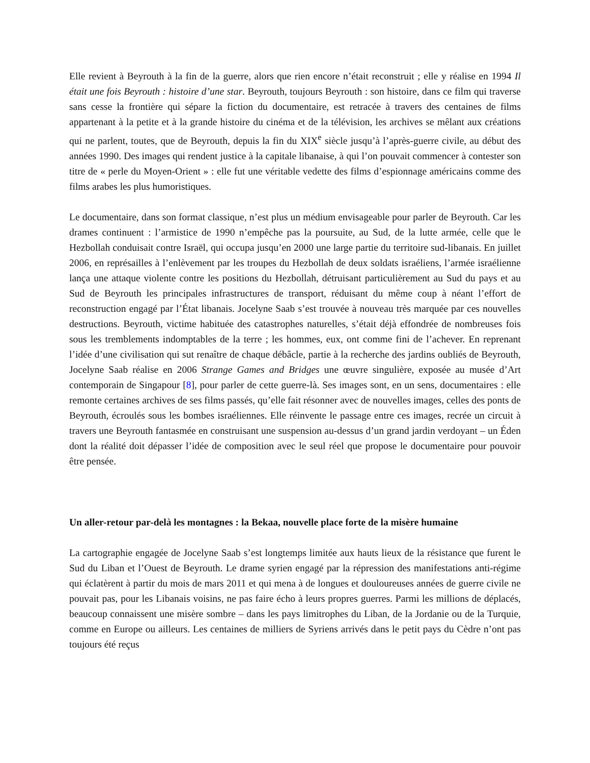Elle revient à Beyrouth à la fin de la guerre, alors que rien encore n’était reconstruit ; elle y réalise en 1994 Il était une fois Beyrouth : histoire d’une star. Beyrouth, toujours Beyrouth : son histoire, dans ce film qui traverse sans cesse la frontière qui sépare la fiction du documentaire, est retracée à travers des centaines de films appartenant à la petite et à la grande histoire du cinéma et de la télévision, les archives se mêlant aux créations qui ne parlent, toutes, que de Beyrouth, depuis la fin du XIX<sup>e</sup> siècle jusqu’à l’après-guerre civile, au début des années 1990. Des images qui rendent justice à la capitale libanaise, à qui l’on pouvait commencer à contester son titre de « perle du Moyen-Orient » : elle fut une véritable vedette des films d’espionnage américains comme des films arabes les plus humoristiques.
Le documentaire, dans son format classique, n’est plus un médium envisageable pour parler de Beyrouth. Car les drames continuent : l’armistice de 1990 n’empêche pas la poursuite, au Sud, de la lutte armée, celle que le Hezbollah conduisait contre Israël, qui occupa jusqu’en 2000 une large partie du territoire sud-libanais. En juillet 2006, en représailles à l’enlèvement par les troupes du Hezbollah de deux soldats israéliens, l’armée israélienne lança une attaque violente contre les positions du Hezbollah, détruisant particulièrement au Sud du pays et au Sud de Beyrouth les principales infrastructures de transport, réduisant du même coup à néant l’effort de reconstruction engagé par l’État libanais. Jocelyne Saab s’est trouvée à nouveau très marquée par ces nouvelles destructions. Beyrouth, victime habituée des catastrophes naturelles, s’était déjà effondrée de nombreuses fois sous les tremblements indomptables de la terre ; les hommes, eux, ont comme fini de l’achever. En reprenant l’idée d’une civilisation qui sut renaître de chaque débâcle, partie à la recherche des jardins oubliés de Beyrouth, Jocelyne Saab réalise en 2006 Strange Games and Bridges une œuvre singulière, exposée au musée d’Art contemporain de Singapour [8], pour parler de cette guerre-là. Ses images sont, en un sens, documentaires : elle remonte certaines archives de ses films passés, qu’elle fait résonner avec de nouvelles images, celles des ponts de Beyrouth, écroulés sous les bombes israéliennes. Elle réinvente le passage entre ces images, recrée un circuit à travers une Beyrouth fantasmée en construisant une suspension au-dessus d’un grand jardin verdoyant – un Éden dont la réalité doit dépasser l’idée de composition avec le seul réel que propose le documentaire pour pouvoir être pensée.
Un aller-retour par-delà les montagnes : la Bekaa, nouvelle place forte de la misère humaine
La cartographie engagée de Jocelyne Saab s’est longtemps limitée aux hauts lieux de la résistance que furent le Sud du Liban et l’Ouest de Beyrouth. Le drame syrien engagé par la répression des manifestations anti-régime qui éclatèrent à partir du mois de mars 2011 et qui mena à de longues et douloureuses années de guerre civile ne pouvait pas, pour les Libanais voisins, ne pas faire écho à leurs propres guerres. Parmi les millions de déplacés, beaucoup connaissent une misère sombre – dans les pays limitrophes du Liban, de la Jordanie ou de la Turquie, comme en Europe ou ailleurs. Les centaines de milliers de Syriens arrivés dans le petit pays du Cèdre n’ont pas toujours été reçus